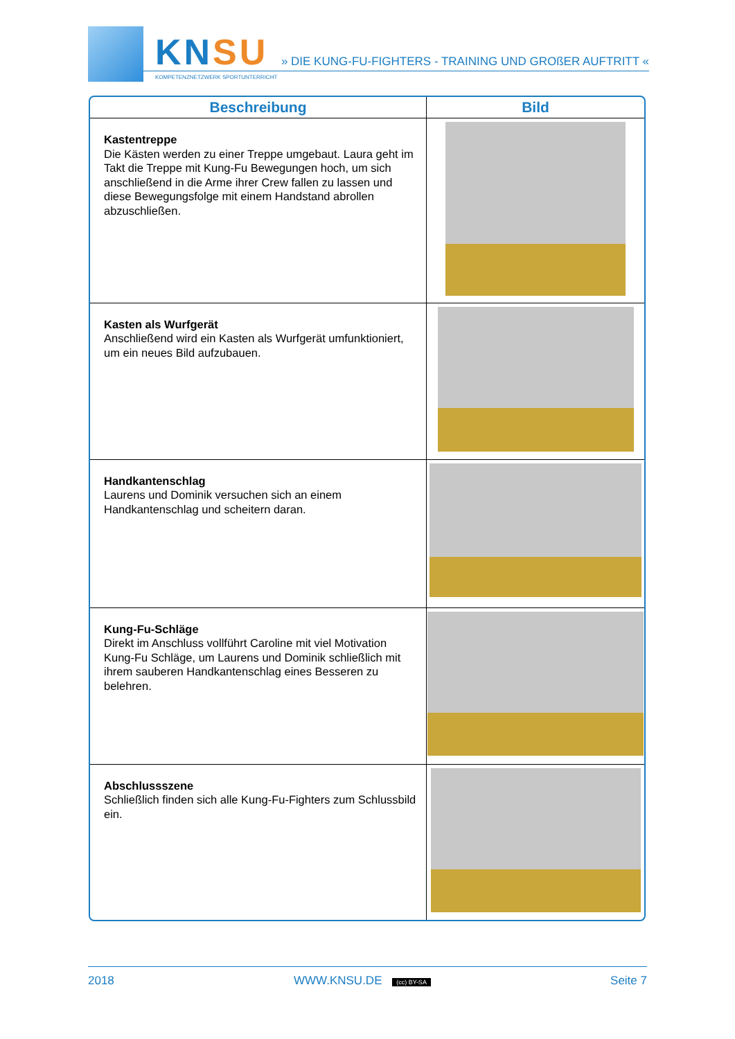KNSU
KOMPETENZNETZWERK SPORTUNTERRICHT
» DIE KUNG-FU-FIGHTERS - TRAINING UND GROßER AUFTRITT «
| Beschreibung | Bild |
| --- | --- |
| Kastentreppe Die Kästen werden zu einer Treppe umgebaut. Laura geht im Takt die Treppe mit Kung-Fu Bewegungen hoch, um sich anschließend in die Arme ihrer Crew fallen zu lassen und diese Bewegungsfolge mit einem Handstand abrollen abzuschließen. | |
| Kasten als Wurfgerät Anschließend wird ein Kasten als Wurfgerät umfunktioniert, um ein neues Bild aufzubauen. | |
| Handkantenschlag Laurens und Dominik versuchen sich an einem Handkantenschlag und scheitern daran. | |
| Kung-Fu-Schläge Direkt im Anschluss vollführt Caroline mit viel Motivation Kung-Fu Schläge, um Laurens und Dominik schließlich mit ihrem sauberen Handkantenschlag eines Besseren zu belehren. | |
| Abschlussszene Schließlich finden sich alle Kung-Fu-Fighters zum Schlussbild ein. | |
2018 WWW.KNSU.DE (cc) BY-SA Seite 7